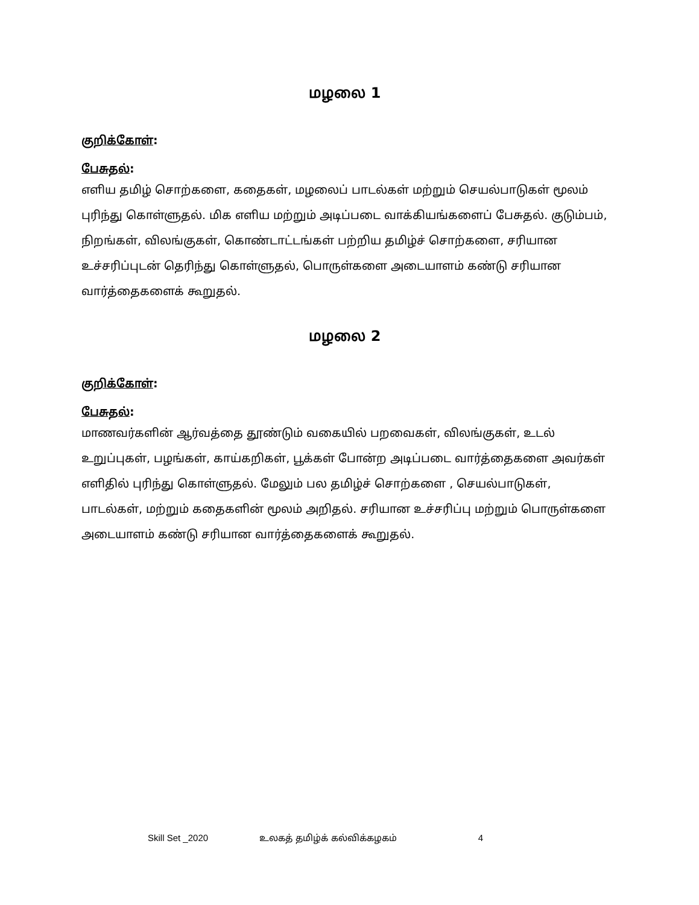மழலை 1
குறிக்கோள்:
பேசுதல்:
எளிய தமிழ் சொற்களை, கதைகள், மழலைப் பாடல்கள் மற்றும் செயல்பாடுகள் மூலம் புரிந்து கொள்ளுதல். மிக எளிய மற்றும் அடிப்படை வாக்கியங்களைப் பேசுதல். குடும்பம், நிறங்கள், விலங்குகள், கொண்டாட்டங்கள் பற்றிய தமிழ்ச் சொற்களை, சரியான உச்சரிப்புடன் தெரிந்து கொள்ளுதல், பொருள்களை அடையாளம் கண்டு சரியான வார்த்தைகளைக் கூறுதல்.
மழலை 2
குறிக்கோள்:
பேசுதல்:
மாணவர்களின் ஆர்வத்தை தூண்டும் வகையில் பறவைகள், விலங்குகள், உடல் உறுப்புகள், பழங்கள், காய்கறிகள், பூக்கள் போன்ற அடிப்படை வார்த்தைகளை அவர்கள் எளிதில் புரிந்து கொள்ளுதல். மேலும் பல தமிழ்ச் சொற்களை , செயல்பாடுகள், பாடல்கள், மற்றும் கதைகளின் மூலம் அறிதல். சரியான உச்சரிப்பு மற்றும் பொருள்களை அடையாளம் கண்டு சரியான வார்த்தைகளைக் கூறுதல்.
Skill Set _2020 உலகத் தமிழ்க் கல்விக்கழகம் 4